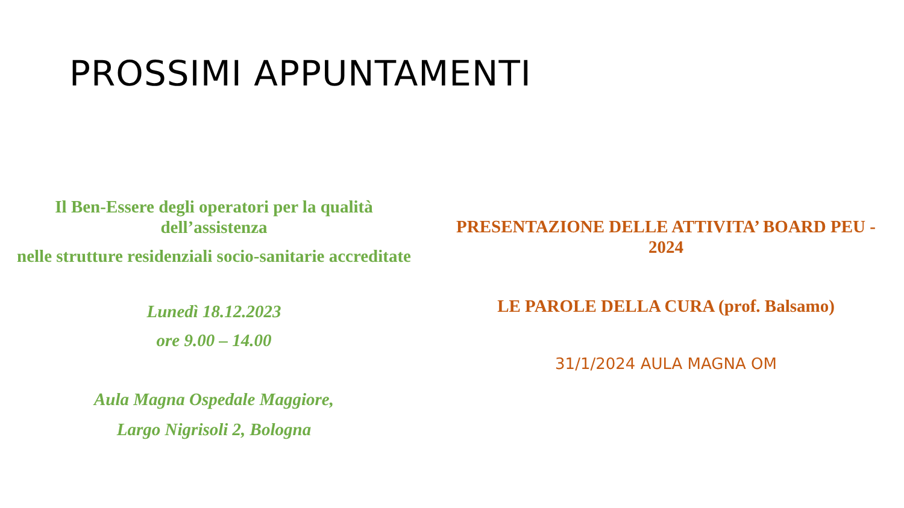PROSSIMI APPUNTAMENTI
Il Ben-Essere degli operatori per la qualità dell’assistenza
nelle strutture residenziali socio-sanitarie accreditate
Lunedì 18.12.2023
ore 9.00 – 14.00
Aula Magna Ospedale Maggiore,
Largo Nigrisoli 2, Bologna
PRESENTAZIONE DELLE ATTIVITA’ BOARD PEU - 2024
LE PAROLE DELLA CURA (prof. Balsamo)
31/1/2024 AULA MAGNA OM